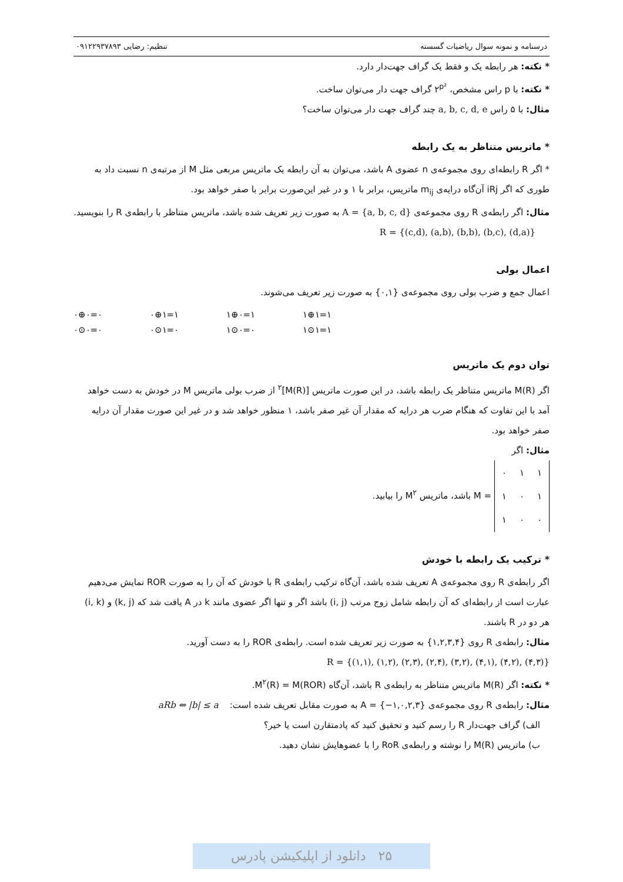درسنامه و نمونه سوال ریاضیات گسسته تنظیم: رضایی ۰۹۱۲۲۹۳۷۸۹۳
* نکته: هر رابطه یک و فقط یک گراف جهت‌دار دارد.
* نکته: با p راس مشخص، ۲<sup>p²</sup> گراف جهت دار می‌توان ساخت.
مثال: با ۵ راس a, b, c, d, e چند گراف جهت دار می‌توان ساخت؟
* ماتریس متناظر به یک رابطه
* اگر R رابطه‌ای روی مجموعه‌ی n عضوی A باشد، می‌توان به آن رابطه یک ماتریس مربعی مثل M از مرتبه‌ی n نسبت داد به طوری که اگر iRj آن‌گاه درایه‌ی m<sub>ij</sub> ماتریس، برابر با ۱ و در غیر این‌صورت برابر با صفر خواهد بود.
مثال: اگر رابطه‌ی R روی مجموعه‌ی A = {a, b, c, d} به صورت زیر تعریف شده باشد، ماتریس متناظر با رابطه‌ی R را بنویسید. R = {(c,d), (a,b), (b,b), (b,c), (d,a)}
اعمال بولی
اعمال جمع و ضرب بولی روی مجموعه‌ی {۰,۱} به صورت زیر تعریف می‌شوند.
۰⊕۰=۰ ۰⊕۱=۱ ۱⊕۰=۱ ۱⊕۱=۱ ۰⊙۰=۰ ۰⊙۱=۰ ۱⊙۰=۰ ۱⊙۱=۱
توان دوم یک ماتریس
اگر M(R) ماتریس متناظر یک رابطه باشد، در این صورت ماتریس [M(R)]<sup>۲</sup> از ضرب بولی ماتریس M در خودش به دست خواهد آمد با این تفاوت که هنگام ضرب هر درایه که مقدار آن غیر صفر باشد، ۱ منظور خواهد شد و در غیر این صورت مقدار آن درایه صفر خواهد بود.
مثال: اگر
| ۰ | ۱ | ۱ |
| ۱ | ۰ | ۱ |
| ۱ | ۰ | ۰ |
= M باشد، ماتریس M<sup>۲</sup> را بیابید.
* ترکیب یک رابطه با خودش
اگر رابطه‌ی R روی مجموعه‌ی A تعریف شده باشد، آن‌گاه ترکیب رابطه‌ی R با خودش که آن را به صورت ROR نمایش می‌دهیم عبارت است از رابطه‌ای که آن رابطه شامل زوج مرتب (i, j) باشد اگر و تنها اگر عضوی مانند k در A یافت شد که (k, j) و (i, k) هر دو در R باشند.
مثال: رابطه‌ی R روی {۱,۲,۳,۴} به صورت زیر تعریف شده است. رابطه‌ی ROR را به دست آورید.
R = {(۱,۱), (۱,۲), (۲,۳), (۲,۴), (۳,۲), (۴,۱), (۴,۲), (۴,۳)}
* نکته: اگر M(R) ماتریس متناظر به رابطه‌ی R باشد، آن‌گاه M<sup>۲</sup>(R) = M(ROR).
مثال: رابطه‌ی R روی مجموعه‌ی A = {−۱,۰,۲,۳} به صورت مقابل تعریف شده است: aRb ⇔ |b| ≤ a
الف) گراف جهت‌دار R را رسم کنید و تحقیق کنید که پادمتقارن است یا خیر؟
ب) ماتریس M(R) را نوشته و رابطه‌ی RoR را با عضوهایش نشان دهید.
۲۵ دانلود از اپلیکیشن پادرس